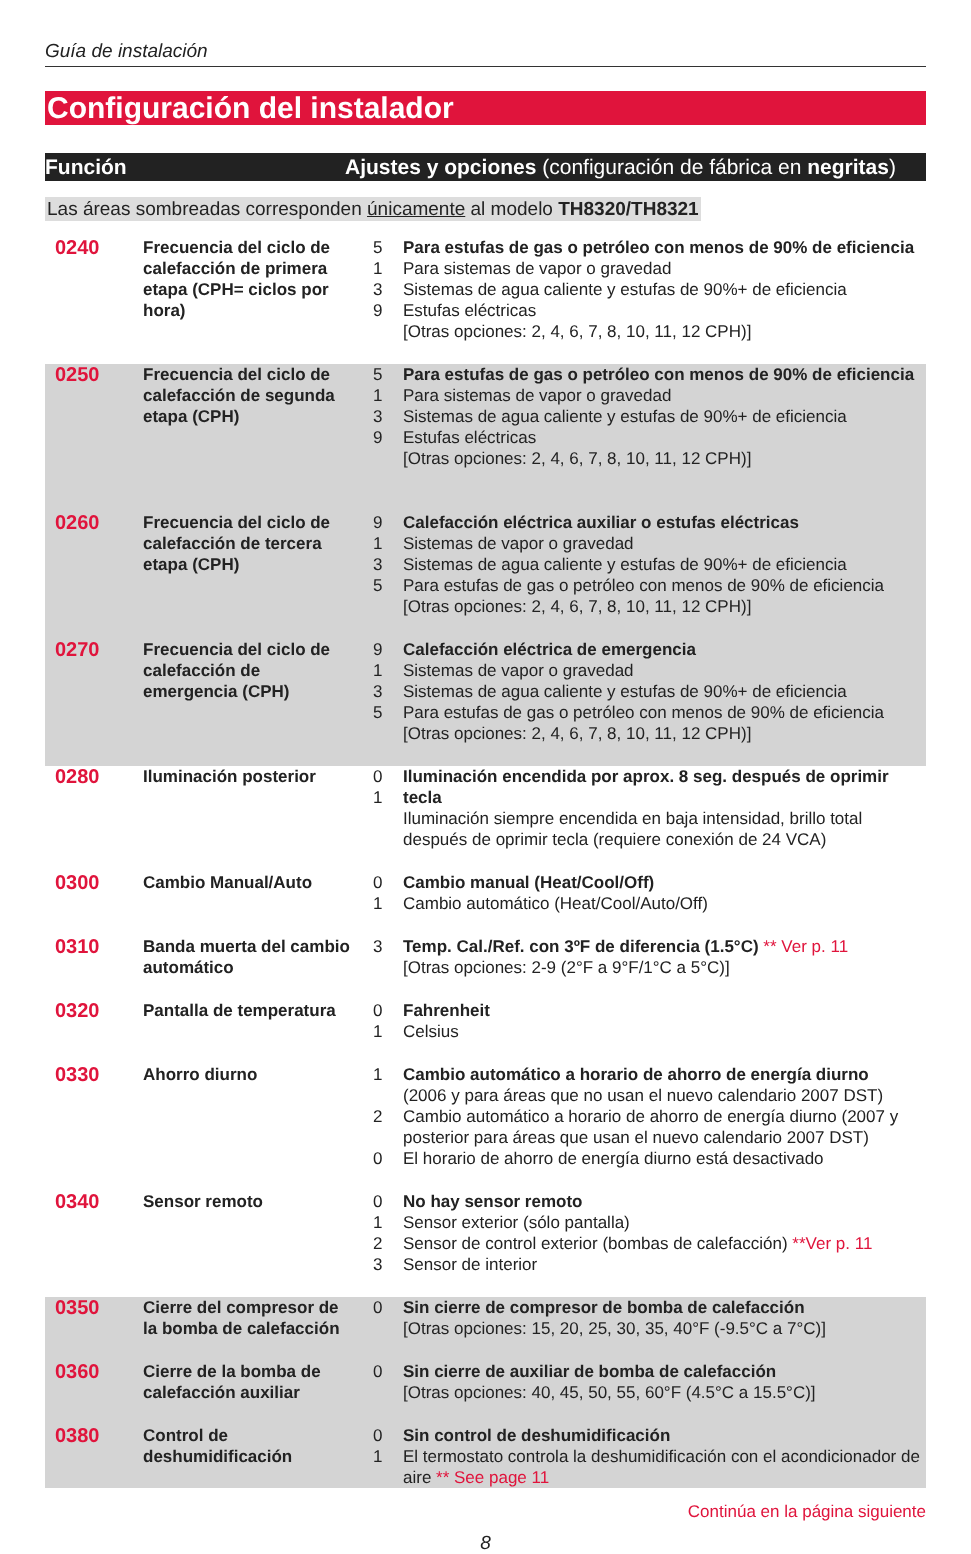Guía de instalación
Configuración del instalador
Función Ajustes y opciones (configuración de fábrica en negritas)
Las áreas sombreadas corresponden únicamente al modelo TH8320/TH8321
| 0240 | Frecuencia del ciclo de calefacción de primera etapa (CPH= ciclos por hora) | 5 1 3 9 | Para estufas de gas o petróleo con menos de 90% de eficiencia Para sistemas de vapor o gravedad Sistemas de agua caliente y estufas de 90%+ de eficiencia Estufas eléctricas [Otras opciones: 2, 4, 6, 7, 8, 10, 11, 12 CPH)] |
| 0250 | Frecuencia del ciclo de calefacción de segunda etapa (CPH) | 5 1 3 9 | Para estufas de gas o petróleo con menos de 90% de eficiencia Para sistemas de vapor o gravedad Sistemas de agua caliente y estufas de 90%+ de eficiencia Estufas eléctricas [Otras opciones: 2, 4, 6, 7, 8, 10, 11, 12 CPH)] |
| 0260 | Frecuencia del ciclo de calefacción de tercera etapa (CPH) | 9 1 3 5 | Calefacción eléctrica auxiliar o estufas eléctricas Sistemas de vapor o gravedad Sistemas de agua caliente y estufas de 90%+ de eficiencia Para estufas de gas o petróleo con menos de 90% de eficiencia [Otras opciones: 2, 4, 6, 7, 8, 10, 11, 12 CPH)] |
| 0270 | Frecuencia del ciclo de calefacción de emergencia (CPH) | 9 1 3 5 | Calefacción eléctrica de emergencia Sistemas de vapor o gravedad Sistemas de agua caliente y estufas de 90%+ de eficiencia Para estufas de gas o petróleo con menos de 90% de eficiencia [Otras opciones: 2, 4, 6, 7, 8, 10, 11, 12 CPH)] |
| 0280 | Iluminación posterior | 0 1 | Iluminación encendida por aprox. 8 seg. después de oprimir tecla Iluminación siempre encendida en baja intensidad, brillo total después de oprimir tecla (requiere conexión de 24 VCA) |
| 0300 | Cambio Manual/Auto | 0 1 | Cambio manual (Heat/Cool/Off) Cambio automático (Heat/Cool/Auto/Off) |
| 0310 | Banda muerta del cambio automático | 3 | Temp. Cal./Ref. con 3ºF de diferencia (1.5°C) ** Ver p. 11 [Otras opciones: 2-9 (2°F a 9°F/1°C a 5°C)] |
| 0320 | Pantalla de temperatura | 0 1 | Fahrenheit Celsius |
| 0330 | Ahorro diurno | 1 2 0 | Cambio automático a horario de ahorro de energía diurno (2006 y para áreas que no usan el nuevo calendario 2007 DST) Cambio automático a horario de ahorro de energía diurno (2007 y posterior para áreas que usan el nuevo calendario 2007 DST) El horario de ahorro de energía diurno está desactivado |
| 0340 | Sensor remoto | 0 1 2 3 | No hay sensor remoto Sensor exterior (sólo pantalla) Sensor de control exterior (bombas de calefacción) **Ver p. 11 Sensor de interior |
| 0350 | Cierre del compresor de la bomba de calefacción | 0 | Sin cierre de compresor de bomba de calefacción [Otras opciones: 15, 20, 25, 30, 35, 40°F (-9.5°C a 7°C)] |
| 0360 | Cierre de la bomba de calefacción auxiliar | 0 | Sin cierre de auxiliar de bomba de calefacción [Otras opciones: 40, 45, 50, 55, 60°F (4.5°C a 15.5°C)] |
| 0380 | Control de deshumidificación | 0 1 | Sin control de deshumidificación El termostato controla la deshumidificación con el acondicionador de aire ** See page 11 |
Continúa en la página siguiente
8